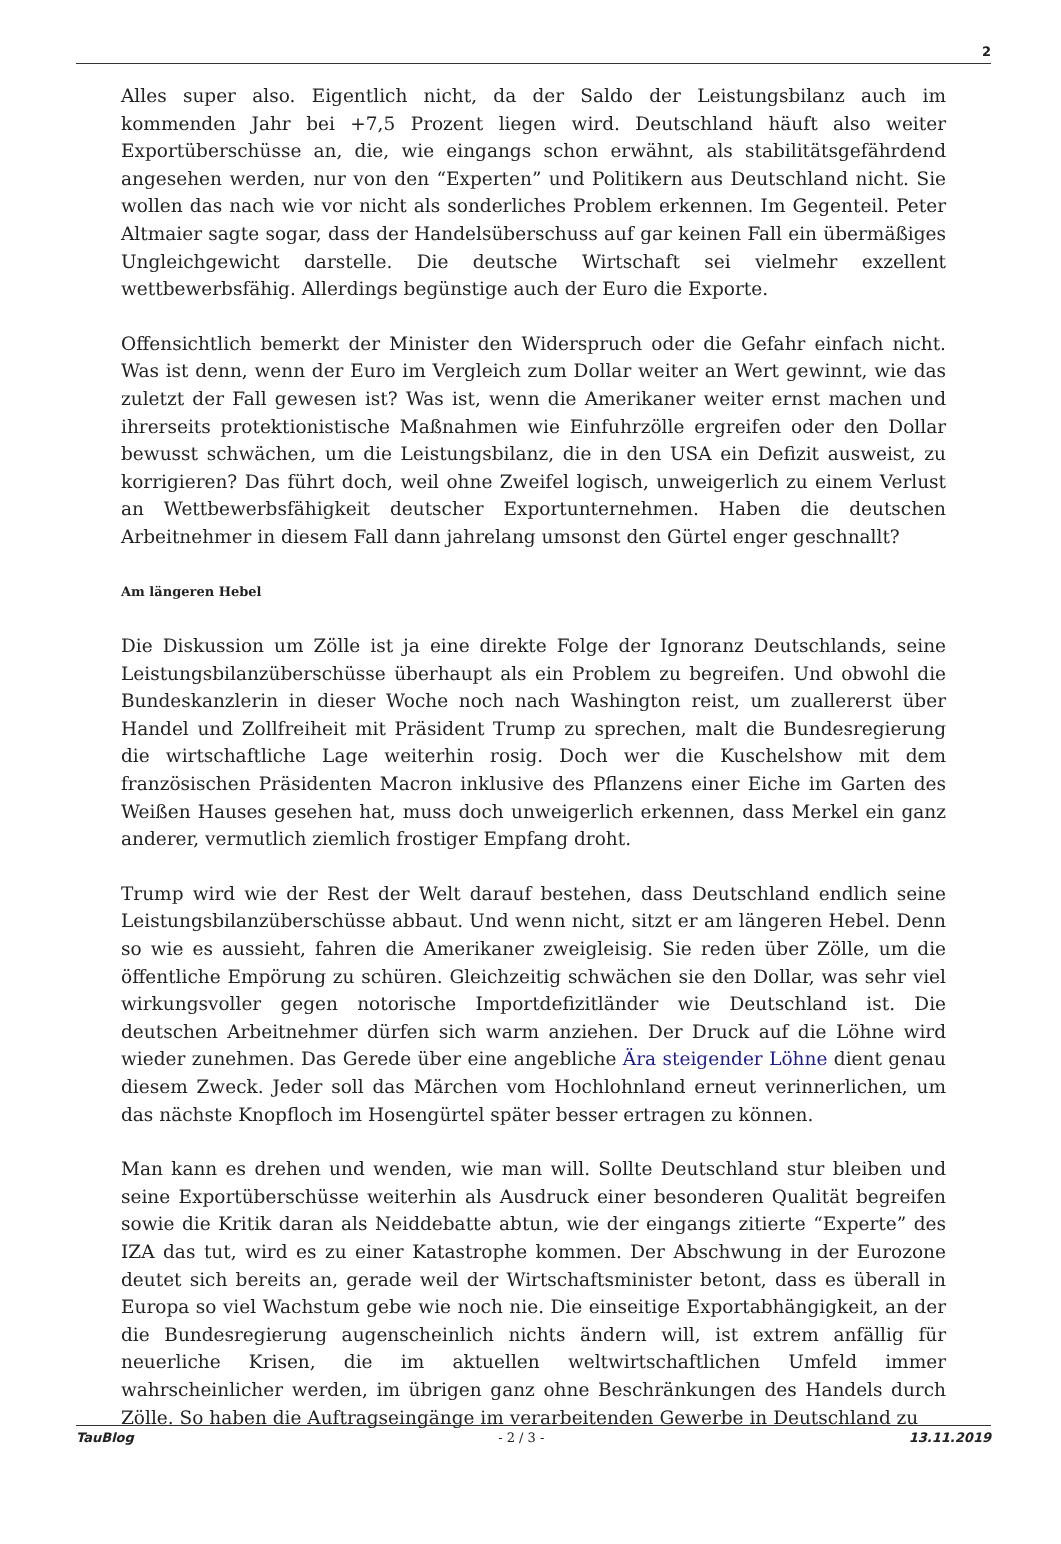2
Alles super also. Eigentlich nicht, da der Saldo der Leistungsbilanz auch im kommenden Jahr bei +7,5 Prozent liegen wird. Deutschland häuft also weiter Exportüberschüsse an, die, wie eingangs schon erwähnt, als stabilitätsgefährdend angesehen werden, nur von den “Experten” und Politikern aus Deutschland nicht. Sie wollen das nach wie vor nicht als sonderliches Problem erkennen. Im Gegenteil. Peter Altmaier sagte sogar, dass der Handelsüberschuss auf gar keinen Fall ein übermäßiges Ungleichgewicht darstelle. Die deutsche Wirtschaft sei vielmehr exzellent wettbewerbsfähig. Allerdings begünstige auch der Euro die Exporte.
Offensichtlich bemerkt der Minister den Widerspruch oder die Gefahr einfach nicht. Was ist denn, wenn der Euro im Vergleich zum Dollar weiter an Wert gewinnt, wie das zuletzt der Fall gewesen ist? Was ist, wenn die Amerikaner weiter ernst machen und ihrerseits protektionistische Maßnahmen wie Einfuhrzölle ergreifen oder den Dollar bewusst schwächen, um die Leistungsbilanz, die in den USA ein Defizit ausweist, zu korrigieren? Das führt doch, weil ohne Zweifel logisch, unweigerlich zu einem Verlust an Wettbewerbsfähigkeit deutscher Exportunternehmen. Haben die deutschen Arbeitnehmer in diesem Fall dann jahrelang umsonst den Gürtel enger geschnallt?
Am längeren Hebel
Die Diskussion um Zölle ist ja eine direkte Folge der Ignoranz Deutschlands, seine Leistungsbilanzüberschüsse überhaupt als ein Problem zu begreifen. Und obwohl die Bundeskanzlerin in dieser Woche noch nach Washington reist, um zuallererst über Handel und Zollfreiheit mit Präsident Trump zu sprechen, malt die Bundesregierung die wirtschaftliche Lage weiterhin rosig. Doch wer die Kuschelshow mit dem französischen Präsidenten Macron inklusive des Pflanzens einer Eiche im Garten des Weißen Hauses gesehen hat, muss doch unweigerlich erkennen, dass Merkel ein ganz anderer, vermutlich ziemlich frostiger Empfang droht.
Trump wird wie der Rest der Welt darauf bestehen, dass Deutschland endlich seine Leistungsbilanzüberschüsse abbaut. Und wenn nicht, sitzt er am längeren Hebel. Denn so wie es aussieht, fahren die Amerikaner zweigleisig. Sie reden über Zölle, um die öffentliche Empörung zu schüren. Gleichzeitig schwächen sie den Dollar, was sehr viel wirkungsvoller gegen notorische Importdefizitländer wie Deutschland ist. Die deutschen Arbeitnehmer dürfen sich warm anziehen. Der Druck auf die Löhne wird wieder zunehmen. Das Gerede über eine angebliche Ära steigender Löhne dient genau diesem Zweck. Jeder soll das Märchen vom Hochlohnland erneut verinnerlichen, um das nächste Knopfloch im Hosengürtel später besser ertragen zu können.
Man kann es drehen und wenden, wie man will. Sollte Deutschland stur bleiben und seine Exportüberschüsse weiterhin als Ausdruck einer besonderen Qualität begreifen sowie die Kritik daran als Neiddebatte abtun, wie der eingangs zitierte “Experte” des IZA das tut, wird es zu einer Katastrophe kommen. Der Abschwung in der Eurozone deutet sich bereits an, gerade weil der Wirtschaftsminister betont, dass es überall in Europa so viel Wachstum gebe wie noch nie. Die einseitige Exportabhängigkeit, an der die Bundesregierung augenscheinlich nichts ändern will, ist extrem anfällig für neuerliche Krisen, die im aktuellen weltwirtschaftlichen Umfeld immer wahrscheinlicher werden, im übrigen ganz ohne Beschränkungen des Handels durch Zölle. So haben die Auftragseingänge im verarbeitenden Gewerbe in Deutschland zu
TauBlog - 2 / 3 - 13.11.2019